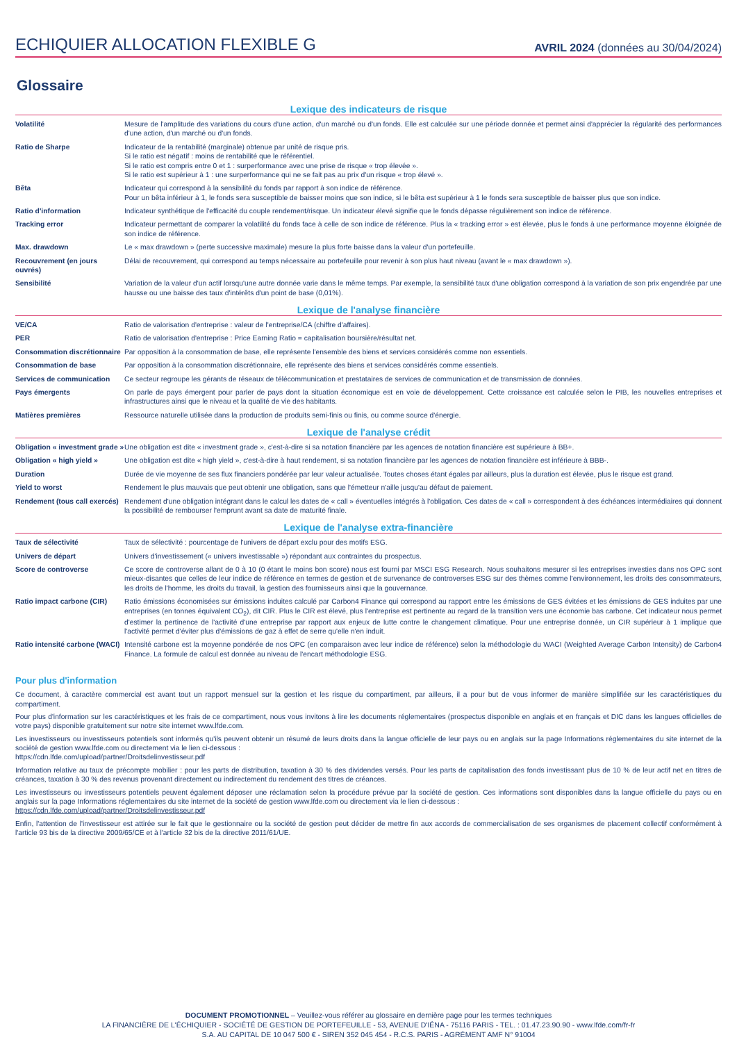ECHIQUIER ALLOCATION FLEXIBLE G AVRIL 2024 (données au 30/04/2024)
Glossaire
Lexique des indicateurs de risque
| Volatilité | Mesure de l'amplitude des variations du cours d'une action, d'un marché ou d'un fonds. Elle est calculée sur une période donnée et permet ainsi d'apprécier la régularité des performances d'une action, d'un marché ou d'un fonds. |
| Ratio de Sharpe | Indicateur de la rentabilité (marginale) obtenue par unité de risque pris. Si le ratio est négatif : moins de rentabilité que le référentiel. Si le ratio est compris entre 0 et 1 : surperformance avec une prise de risque « trop élevée ». Si le ratio est supérieur à 1 : une surperformance qui ne se fait pas au prix d'un risque « trop élevé ». |
| Bêta | Indicateur qui correspond à la sensibilité du fonds par rapport à son indice de référence. Pour un bêta inférieur à 1, le fonds sera susceptible de baisser moins que son indice, si le bêta est supérieur à 1 le fonds sera susceptible de baisser plus que son indice. |
| Ratio d'information | Indicateur synthétique de l'efficacité du couple rendement/risque. Un indicateur élevé signifie que le fonds dépasse régulièrement son indice de référence. |
| Tracking error | Indicateur permettant de comparer la volatilité du fonds face à celle de son indice de référence. Plus la « tracking error » est élevée, plus le fonds à une performance moyenne éloignée de son indice de référence. |
| Max. drawdown | Le « max drawdown » (perte successive maximale) mesure la plus forte baisse dans la valeur d'un portefeuille. |
| Recouvrement (en jours ouvrés) | Délai de recouvrement, qui correspond au temps nécessaire au portefeuille pour revenir à son plus haut niveau (avant le « max drawdown »). |
| Sensibilité | Variation de la valeur d'un actif lorsqu'une autre donnée varie dans le même temps. Par exemple, la sensibilité taux d'une obligation correspond à la variation de son prix engendrée par une hausse ou une baisse des taux d'intérêts d'un point de base (0,01%). |
Lexique de l'analyse financière
| VE/CA | Ratio de valorisation d'entreprise : valeur de l'entreprise/CA (chiffre d'affaires). |
| PER | Ratio de valorisation d'entreprise : Price Earning Ratio = capitalisation boursière/résultat net. |
| Consommation discrétionnaire | Par opposition à la consommation de base, elle représente l'ensemble des biens et services considérés comme non essentiels. |
| Consommation de base | Par opposition à la consommation discrétionnaire, elle représente des biens et services considérés comme essentiels. |
| Services de communication | Ce secteur regroupe les gérants de réseaux de télécommunication et prestataires de services de communication et de transmission de données. |
| Pays émergents | On parle de pays émergent pour parler de pays dont la situation économique est en voie de développement. Cette croissance est calculée selon le PIB, les nouvelles entreprises et infrastructures ainsi que le niveau et la qualité de vie des habitants. |
| Matières premières | Ressource naturelle utilisée dans la production de produits semi-finis ou finis, ou comme source d'énergie. |
Lexique de l'analyse crédit
| Obligation « investment grade » | Une obligation est dite « investment grade », c'est-à-dire si sa notation financière par les agences de notation financière est supérieure à BB+. |
| Obligation « high yield » | Une obligation est dite « high yield », c'est-à-dire à haut rendement, si sa notation financière par les agences de notation financière est inférieure à BBB-. |
| Duration | Durée de vie moyenne de ses flux financiers pondérée par leur valeur actualisée. Toutes choses étant égales par ailleurs, plus la duration est élevée, plus le risque est grand. |
| Yield to worst | Rendement le plus mauvais que peut obtenir une obligation, sans que l'émetteur n'aille jusqu'au défaut de paiement. |
| Rendement (tous call exercés) | Rendement d'une obligation intégrant dans le calcul les dates de « call » éventuelles intégrés à l'obligation. Ces dates de « call » correspondent à des échéances intermédiaires qui donnent la possibilité de rembourser l'emprunt avant sa date de maturité finale. |
Lexique de l'analyse extra-financière
| Taux de sélectivité | Taux de sélectivité : pourcentage de l'univers de départ exclu pour des motifs ESG. |
| Univers de départ | Univers d'investissement (« univers investissable ») répondant aux contraintes du prospectus. |
| Score de controverse | Ce score de controverse allant de 0 à 10 (0 étant le moins bon score) nous est fourni par MSCI ESG Research. Nous souhaitons mesurer si les entreprises investies dans nos OPC sont mieux-disantes que celles de leur indice de référence en termes de gestion et de survenance de controverses ESG sur des thèmes comme l'environnement, les droits des consommateurs, les droits de l'homme, les droits du travail, la gestion des fournisseurs ainsi que la gouvernance. |
| Ratio impact carbone (CIR) | Ratio émissions économisées sur émissions induites calculé par Carbon4 Finance qui correspond au rapport entre les émissions de GES évitées et les émissions de GES induites par une entreprises (en tonnes équivalent CO<sub>2</sub>), dit CIR. Plus le CIR est élevé, plus l'entreprise est pertinente au regard de la transition vers une économie bas carbone. Cet indicateur nous permet d'estimer la pertinence de l'activité d'une entreprise par rapport aux enjeux de lutte contre le changement climatique. Pour une entreprise donnée, un CIR supérieur à 1 implique que l'activité permet d'éviter plus d'émissions de gaz à effet de serre qu'elle n'en induit. |
| Ratio intensité carbone (WACI) | Intensité carbone est la moyenne pondérée de nos OPC (en comparaison avec leur indice de référence) selon la méthodologie du WACI (Weighted Average Carbon Intensity) de Carbon4 Finance. La formule de calcul est donnée au niveau de l'encart méthodologie ESG. |
Pour plus d'information
Ce document, à caractère commercial est avant tout un rapport mensuel sur la gestion et les risque du compartiment, par ailleurs, il a pour but de vous informer de manière simplifiée sur les caractéristiques du compartiment.
Pour plus d'information sur les caractéristiques et les frais de ce compartiment, nous vous invitons à lire les documents réglementaires (prospectus disponible en anglais et en français et DIC dans les langues officielles de votre pays) disponible gratuitement sur notre site internet www.lfde.com.
Les investisseurs ou investisseurs potentiels sont informés qu'ils peuvent obtenir un résumé de leurs droits dans la langue officielle de leur pays ou en anglais sur la page Informations réglementaires du site internet de la société de gestion www.lfde.com ou directement via le lien ci-dessous :
https://cdn.lfde.com/upload/partner/Droitsdelinvestisseur.pdf
Information relative au taux de précompte mobilier : pour les parts de distribution, taxation à 30 % des dividendes versés. Pour les parts de capitalisation des fonds investissant plus de 10 % de leur actif net en titres de créances, taxation à 30 % des revenus provenant directement ou indirectement du rendement des titres de créances.
Les investisseurs ou investisseurs potentiels peuvent également déposer une réclamation selon la procédure prévue par la société de gestion. Ces informations sont disponibles dans la langue officielle du pays ou en anglais sur la page Informations réglementaires du site internet de la société de gestion www.lfde.com ou directement via le lien ci-dessous :
https://cdn.lfde.com/upload/partner/Droitsdelinvestisseur.pdf
Enfin, l'attention de l'investisseur est attirée sur le fait que le gestionnaire ou la société de gestion peut décider de mettre fin aux accords de commercialisation de ses organismes de placement collectif conformément à l'article 93 bis de la directive 2009/65/CE et à l'article 32 bis de la directive 2011/61/UE.
DOCUMENT PROMOTIONNEL – Veuillez-vous référer au glossaire en dernière page pour les termes techniques
LA FINANCIÈRE DE L'ÉCHIQUIER - SOCIÉTÉ DE GESTION DE PORTEFEUILLE - 53, AVENUE D'IÉNA - 75116 PARIS - TEL. : 01.47.23.90.90 - www.lfde.com/fr-fr
S.A. AU CAPITAL DE 10 047 500 € - SIREN 352 045 454 - R.C.S. PARIS - AGRÉMENT AMF N° 91004